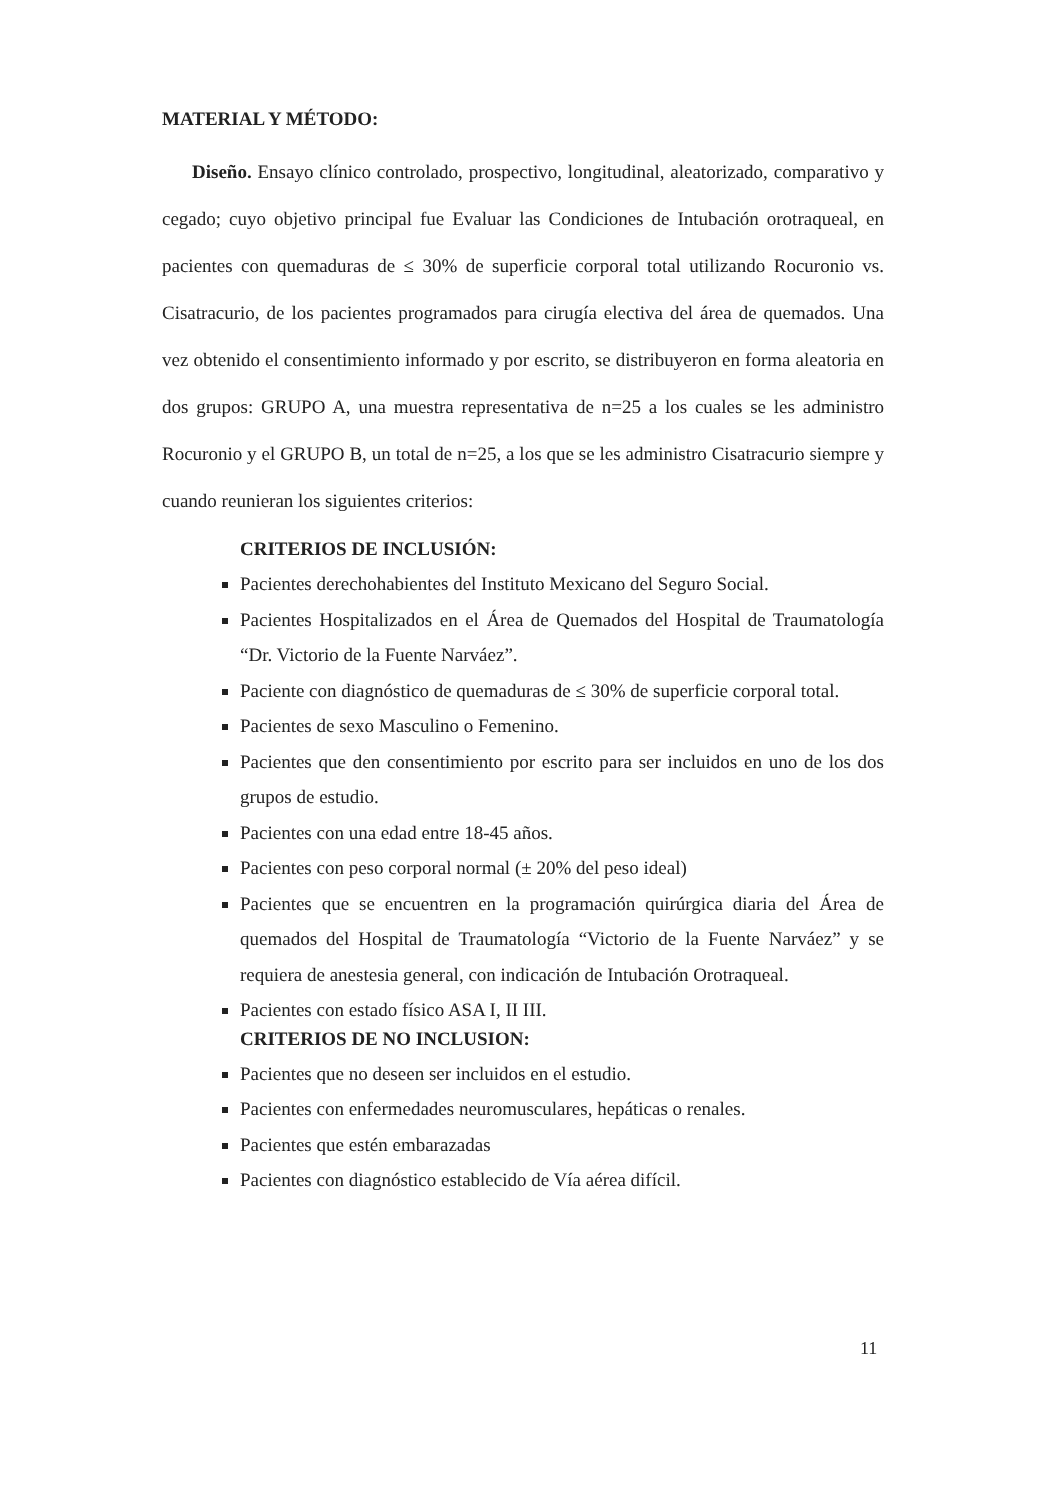MATERIAL Y MÉTODO:
Diseño. Ensayo clínico controlado, prospectivo, longitudinal, aleatorizado, comparativo y cegado; cuyo objetivo principal fue Evaluar las Condiciones de Intubación orotraqueal, en pacientes con quemaduras de ≤ 30% de superficie corporal total utilizando Rocuronio vs. Cisatracurio, de los pacientes programados para cirugía electiva del área de quemados. Una vez obtenido el consentimiento informado y por escrito, se distribuyeron en forma aleatoria en dos grupos: GRUPO A, una muestra representativa de n=25 a los cuales se les administro Rocuronio y el GRUPO B, un total de n=25, a los que se les administro Cisatracurio siempre y cuando reunieran los siguientes criterios:
CRITERIOS DE INCLUSIÓN:
Pacientes derechohabientes del Instituto Mexicano del Seguro Social.
Pacientes Hospitalizados en el Área de Quemados del Hospital de Traumatología “Dr. Victorio de la Fuente Narváez”.
Paciente con diagnóstico de quemaduras de ≤ 30% de superficie corporal total.
Pacientes de sexo Masculino o Femenino.
Pacientes que den consentimiento por escrito para ser incluidos en uno de los dos grupos de estudio.
Pacientes con una edad entre 18-45 años.
Pacientes con peso corporal normal (± 20% del peso ideal)
Pacientes que se encuentren en la programación quirúrgica diaria del Área de quemados del Hospital de Traumatología “Victorio de la Fuente Narváez” y se requiera de anestesia general, con indicación de Intubación Orotraqueal.
Pacientes con estado físico ASA I, II III.
CRITERIOS DE NO INCLUSION:
Pacientes que no deseen ser incluidos en el estudio.
Pacientes con enfermedades neuromusculares, hepáticas o renales.
Pacientes que estén embarazadas
Pacientes con diagnóstico establecido de Vía aérea difícil.
11